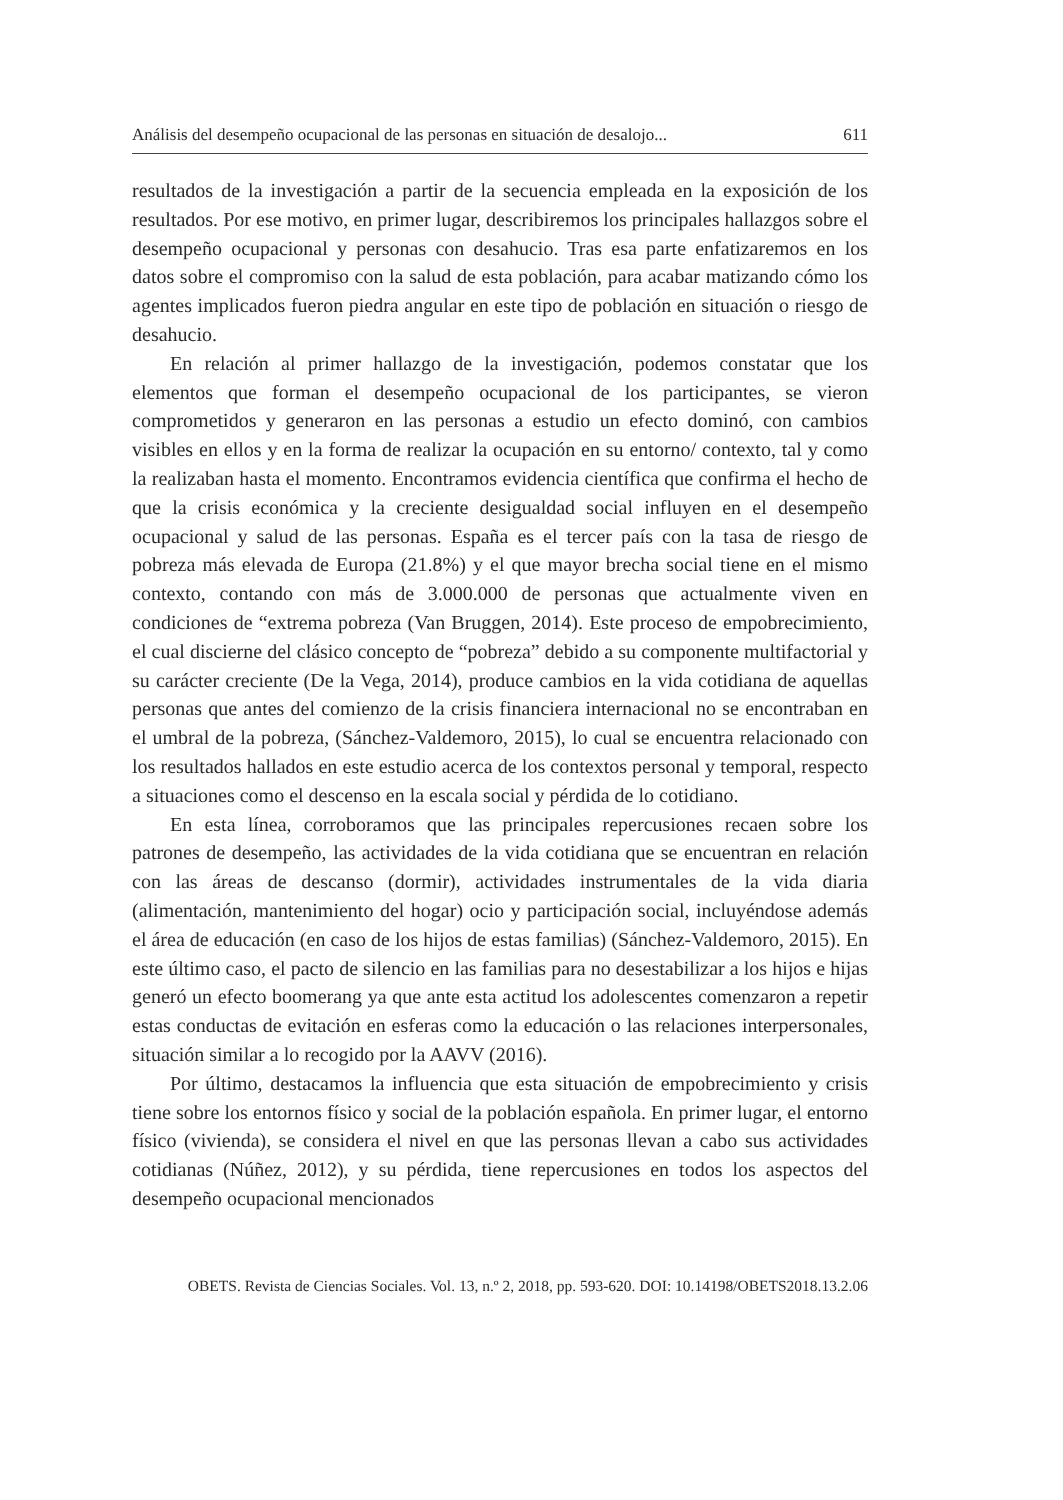Análisis del desempeño ocupacional de las personas en situación de desalojo... 611
resultados de la investigación a partir de la secuencia empleada en la exposición de los resultados. Por ese motivo, en primer lugar, describiremos los principales hallazgos sobre el desempeño ocupacional y personas con desahucio. Tras esa parte enfatizaremos en los datos sobre el compromiso con la salud de esta población, para acabar matizando cómo los agentes implicados fueron piedra angular en este tipo de población en situación o riesgo de desahucio.
En relación al primer hallazgo de la investigación, podemos constatar que los elementos que forman el desempeño ocupacional de los participantes, se vieron comprometidos y generaron en las personas a estudio un efecto dominó, con cambios visibles en ellos y en la forma de realizar la ocupación en su entorno/ contexto, tal y como la realizaban hasta el momento. Encontramos evidencia científica que confirma el hecho de que la crisis económica y la creciente desigualdad social influyen en el desempeño ocupacional y salud de las personas. España es el tercer país con la tasa de riesgo de pobreza más elevada de Europa (21.8%) y el que mayor brecha social tiene en el mismo contexto, contando con más de 3.000.000 de personas que actualmente viven en condiciones de “extrema pobreza (Van Bruggen, 2014). Este proceso de empobrecimiento, el cual discierne del clásico concepto de “pobreza” debido a su componente multifactorial y su carácter creciente (De la Vega, 2014), produce cambios en la vida cotidiana de aquellas personas que antes del comienzo de la crisis financiera internacional no se encontraban en el umbral de la pobreza, (Sánchez-Valdemoro, 2015), lo cual se encuentra relacionado con los resultados hallados en este estudio acerca de los contextos personal y temporal, respecto a situaciones como el descenso en la escala social y pérdida de lo cotidiano.
En esta línea, corroboramos que las principales repercusiones recaen sobre los patrones de desempeño, las actividades de la vida cotidiana que se encuentran en relación con las áreas de descanso (dormir), actividades instrumentales de la vida diaria (alimentación, mantenimiento del hogar) ocio y participación social, incluyéndose además el área de educación (en caso de los hijos de estas familias) (Sánchez-Valdemoro, 2015). En este último caso, el pacto de silencio en las familias para no desestabilizar a los hijos e hijas generó un efecto boomerang ya que ante esta actitud los adolescentes comenzaron a repetir estas conductas de evitación en esferas como la educación o las relaciones interpersonales, situación similar a lo recogido por la AAVV (2016).
Por último, destacamos la influencia que esta situación de empobrecimiento y crisis tiene sobre los entornos físico y social de la población española. En primer lugar, el entorno físico (vivienda), se considera el nivel en que las personas llevan a cabo sus actividades cotidianas (Núñez, 2012), y su pérdida, tiene repercusiones en todos los aspectos del desempeño ocupacional mencionados
OBETS. Revista de Ciencias Sociales. Vol. 13, n.º 2, 2018, pp. 593-620. DOI: 10.14198/OBETS2018.13.2.06